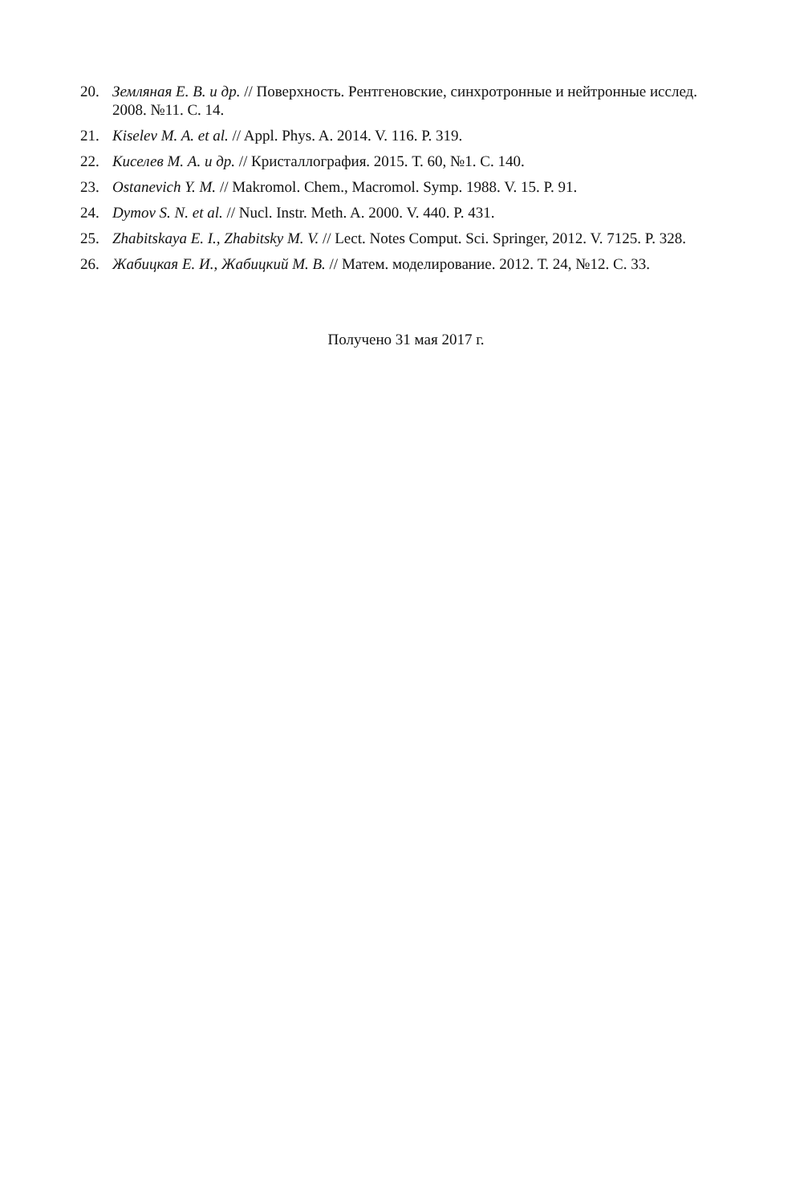20. Земляная Е. В. и др. // Поверхность. Рентгеновские, синхротронные и нейтронные исслед. 2008. №11. С. 14.
21. Kiselev M. A. et al. // Appl. Phys. A. 2014. V. 116. P. 319.
22. Киселев М. А. и др. // Кристаллография. 2015. Т. 60, №1. С. 140.
23. Ostanevich Y. M. // Makromol. Chem., Macromol. Symp. 1988. V. 15. P. 91.
24. Dymov S. N. et al. // Nucl. Instr. Meth. A. 2000. V. 440. P. 431.
25. Zhabitskaya E. I., Zhabitsky M. V. // Lect. Notes Comput. Sci. Springer, 2012. V. 7125. P. 328.
26. Жабицкая Е. И., Жабицкий М. В. // Матем. моделирование. 2012. Т. 24, №12. С. 33.
Получено 31 мая 2017 г.